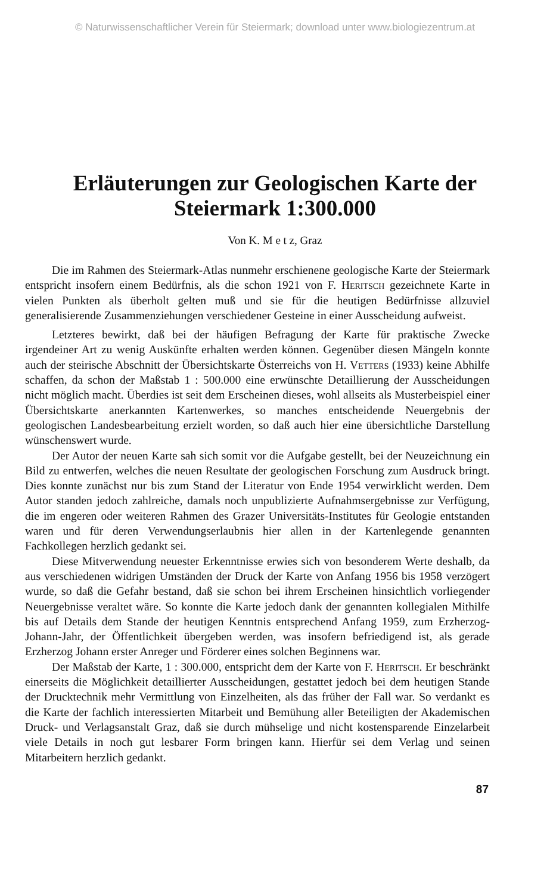© Naturwissenschaftlicher Verein für Steiermark; download unter www.biologiezentrum.at
Erläuterungen zur Geologischen Karte der
Steiermark 1:300.000
Von K. M e t z, Graz
Die im Rahmen des Steiermark-Atlas nunmehr erschienene geologische Karte der Steiermark entspricht insofern einem Bedürfnis, als die schon 1921 von F. Heritsch gezeichnete Karte in vielen Punkten als überholt gelten muß und sie für die heutigen Bedürfnisse allzuviel generalisierende Zusammenziehungen verschiedener Gesteine in einer Ausscheidung aufweist.
Letzteres bewirkt, daß bei der häufigen Befragung der Karte für praktische Zwecke irgendeiner Art zu wenig Auskünfte erhalten werden können. Gegenüber diesen Mängeln konnte auch der steirische Abschnitt der Übersichtskarte Österreichs von H. Vetters (1933) keine Abhilfe schaffen, da schon der Maßstab 1 : 500.000 eine erwünschte Detaillierung der Ausscheidungen nicht möglich macht. Überdies ist seit dem Erscheinen dieses, wohl allseits als Musterbeispiel einer Übersichtskarte anerkannten Kartenwerkes, so manches entscheidende Neuergebnis der geologischen Landesbearbeitung erzielt worden, so daß auch hier eine übersichtliche Darstellung wünschenswert wurde.
Der Autor der neuen Karte sah sich somit vor die Aufgabe gestellt, bei der Neuzeichnung ein Bild zu entwerfen, welches die neuen Resultate der geologischen Forschung zum Ausdruck bringt. Dies konnte zunächst nur bis zum Stand der Literatur von Ende 1954 verwirklicht werden. Dem Autor standen jedoch zahlreiche, damals noch unpublizierte Aufnahmsergebnisse zur Verfügung, die im engeren oder weiteren Rahmen des Grazer Universitäts-Institutes für Geologie entstanden waren und für deren Verwendungserlaubnis hier allen in der Kartenlegende genannten Fachkollegen herzlich gedankt sei.
Diese Mitverwendung neuester Erkenntnisse erwies sich von besonderem Werte deshalb, da aus verschiedenen widrigen Umständen der Druck der Karte von Anfang 1956 bis 1958 verzögert wurde, so daß die Gefahr bestand, daß sie schon bei ihrem Erscheinen hinsichtlich vorliegender Neuergebnisse veraltet wäre. So konnte die Karte jedoch dank der genannten kollegialen Mithilfe bis auf Details dem Stande der heutigen Kenntnis entsprechend Anfang 1959, zum Erzherzog-Johann-Jahr, der Öffentlichkeit übergeben werden, was insofern befriedigend ist, als gerade Erzherzog Johann erster Anreger und Förderer eines solchen Beginnens war.
Der Maßstab der Karte, 1 : 300.000, entspricht dem der Karte von F. Heritsch. Er beschränkt einerseits die Möglichkeit detaillierter Ausscheidungen, gestattet jedoch bei dem heutigen Stande der Drucktechnik mehr Vermittlung von Einzelheiten, als das früher der Fall war. So verdankt es die Karte der fachlich interessierten Mitarbeit und Bemühung aller Beteiligten der Akademischen Druck- und Verlagsanstalt Graz, daß sie durch mühselige und nicht kostensparende Einzelarbeit viele Details in noch gut lesbarer Form bringen kann. Hierfür sei dem Verlag und seinen Mitarbeitern herzlich gedankt.
87